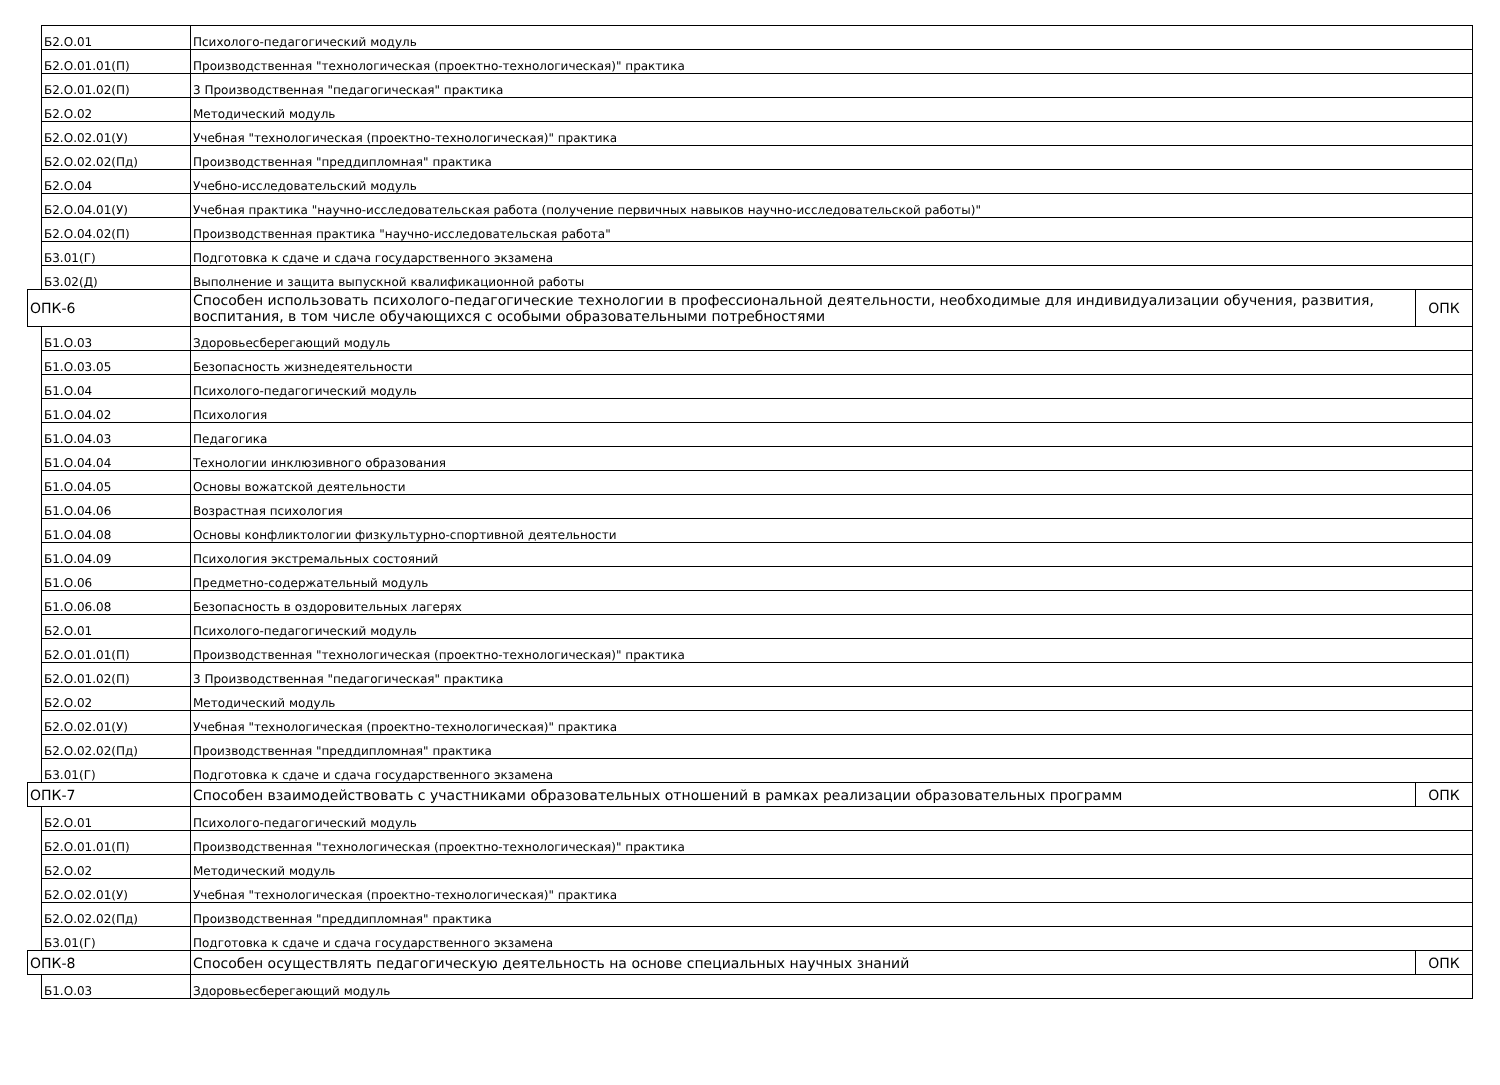| | Б2.О.01 | Психолого-педагогический модуль | |
| | Б2.О.01.01(П) | Производственная "технологическая (проектно-технологическая)" практика | |
| | Б2.О.01.02(П) | 3 Производственная "педагогическая" практика | |
| | Б2.О.02 | Методический модуль | |
| | Б2.О.02.01(У) | Учебная "технологическая (проектно-технологическая)" практика | |
| | Б2.О.02.02(Пд) | Производственная "преддипломная" практика | |
| | Б2.О.04 | Учебно-исследовательский модуль | |
| | Б2.О.04.01(У) | Учебная практика "научно-исследовательская работа (получение первичных навыков научно-исследовательской работы)" | |
| | Б2.О.04.02(П) | Производственная практика "научно-исследовательская работа" | |
| | Б3.01(Г) | Подготовка к сдаче и сдача государственного экзамена | |
| | Б3.02(Д) | Выполнение и защита выпускной квалификационной работы | |
| ОПК-6 | | Способен использовать психолого-педагогические технологии в профессиональной деятельности, необходимые для индивидуализации обучения, развития, воспитания, в том числе обучающихся с особыми образовательными потребностями | ОПК |
| | Б1.О.03 | Здоровьесберегающий модуль | |
| | Б1.О.03.05 | Безопасность жизнедеятельности | |
| | Б1.О.04 | Психолого-педагогический модуль | |
| | Б1.О.04.02 | Психология | |
| | Б1.О.04.03 | Педагогика | |
| | Б1.О.04.04 | Технологии инклюзивного образования | |
| | Б1.О.04.05 | Основы вожатской деятельности | |
| | Б1.О.04.06 | Возрастная психология | |
| | Б1.О.04.08 | Основы конфликтологии физкультурно-спортивной деятельности | |
| | Б1.О.04.09 | Психология экстремальных состояний | |
| | Б1.О.06 | Предметно-содержательный модуль | |
| | Б1.О.06.08 | Безопасность в оздоровительных лагерях | |
| | Б2.О.01 | Психолого-педагогический модуль | |
| | Б2.О.01.01(П) | Производственная "технологическая (проектно-технологическая)" практика | |
| | Б2.О.01.02(П) | 3 Производственная "педагогическая" практика | |
| | Б2.О.02 | Методический модуль | |
| | Б2.О.02.01(У) | Учебная "технологическая (проектно-технологическая)" практика | |
| | Б2.О.02.02(Пд) | Производственная "преддипломная" практика | |
| | Б3.01(Г) | Подготовка к сдаче и сдача государственного экзамена | |
| ОПК-7 | | Способен взаимодействовать с участниками образовательных отношений в рамках реализации образовательных программ | ОПК |
| | Б2.О.01 | Психолого-педагогический модуль | |
| | Б2.О.01.01(П) | Производственная "технологическая (проектно-технологическая)" практика | |
| | Б2.О.02 | Методический модуль | |
| | Б2.О.02.01(У) | Учебная "технологическая (проектно-технологическая)" практика | |
| | Б2.О.02.02(Пд) | Производственная "преддипломная" практика | |
| | Б3.01(Г) | Подготовка к сдаче и сдача государственного экзамена | |
| ОПК-8 | | Способен осуществлять педагогическую деятельность на основе специальных научных знаний | ОПК |
| | Б1.О.03 | Здоровьесберегающий модуль | |